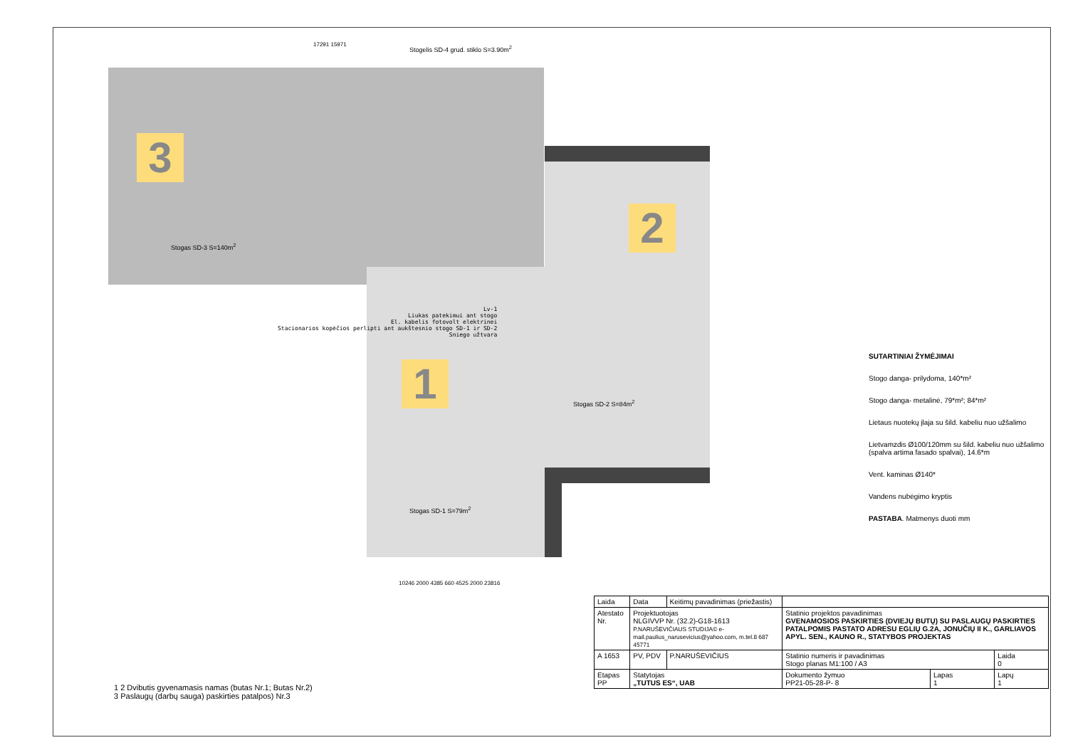3
2
1
Lv-1
Liukas patekimui ant stogo
El. kabelis fotovolt elektrinei
Stacionarios kopėčios perlipti ant aukštesnio stogo SD-1 ir SD-2
Sniego užtvara
Stogas SD-3 S=140m<sup>2</sup>
Stogas SD-1 S=79m<sup>2</sup>
Stogas SD-2 S=84m<sup>2</sup>
Stogelis SD-4 grud. stiklo S=3.90m<sup>2</sup>
17291 15971
10246 2000 4385 660 4525 2000 23816
SUTARTINIAI ŽYMĖJIMAI
Stogo danga- prilydoma, 140*m²
Stogo danga- metalinė, 79*m²; 84*m²
Lietaus nuotekų įlaja su šild. kabeliu nuo užšalimo
Lietvamzdis Ø100/120mm su šild. kabeliu nuo užšalimo (spalva artima fasado spalvai), 14.6*m
Vent. kaminas Ø140*
Vandens nubėgimo kryptis
PASTABA. Matmenys duoti mm
1 2 Dvibutis gyvenamasis namas (butas Nr.1; Butas Nr.2)
3 Paslaugų (darbų sauga) paskirties patalpos) Nr.3
| Laida | Data | Keitimų pavadinimas (priežastis) | | | |
| Atestato Nr. | Projektuotojas NLGIVVP Nr. (32.2)-G18-1613 P.NARUŠEVIČIAUS STUDIJA© e-mail.paulius_narusevicius@yahoo.com, m.tel.8 687 45771 | | Statinio projektos pavadinimas GVENAMOSIOS PASKIRTIES (DVIEJŲ BUTŲ) SU PASLAUGŲ PASKIRTIES PATALPOMIS PASTATO ADRESU EGLIŲ G.2A, JONUČIŲ II K., GARLIAVOS APYL. SEN., KAUNO R., STATYBOS PROJEKTAS | | |
| A 1653 | PV, PDV | P.NARUŠEVIČIUS | Statinio numeris ir pavadinimas Stogo planas M1:100 / A3 | | Laida 0 |
| Etapas PP | Statytojas „TUTUS ES“, UAB | | Dokumento žymuo PP21-05-28-P- 8 | Lapas 1 | Lapų 1 |